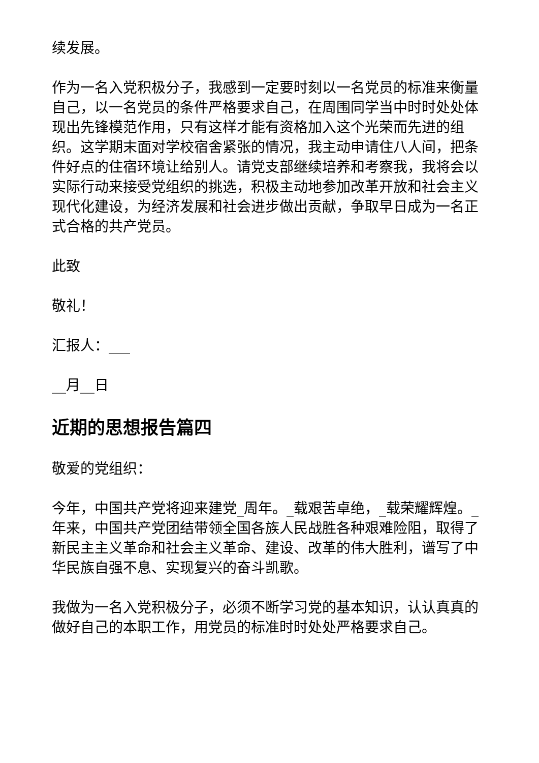续发展。
作为一名入党积极分子，我感到一定要时刻以一名党员的标准来衡量自己，以一名党员的条件严格要求自己，在周围同学当中时时处处体现出先锋模范作用，只有这样才能有资格加入这个光荣而先进的组织。这学期末面对学校宿舍紧张的情况，我主动申请住八人间，把条件好点的住宿环境让给别人。请党支部继续培养和考察我，我将会以实际行动来接受党组织的挑选，积极主动地参加改革开放和社会主义现代化建设，为经济发展和社会进步做出贡献，争取早日成为一名正式合格的共产党员。
此致
敬礼！
汇报人：___
__月__日
近期的思想报告篇四
敬爱的党组织：
今年，中国共产党将迎来建党_周年。_载艰苦卓绝，_载荣耀辉煌。_年来，中国共产党团结带领全国各族人民战胜各种艰难险阻，取得了新民主主义革命和社会主义革命、建设、改革的伟大胜利，谱写了中华民族自强不息、实现复兴的奋斗凯歌。
我做为一名入党积极分子，必须不断学习党的基本知识，认认真真的做好自己的本职工作，用党员的标准时时处处严格要求自己。